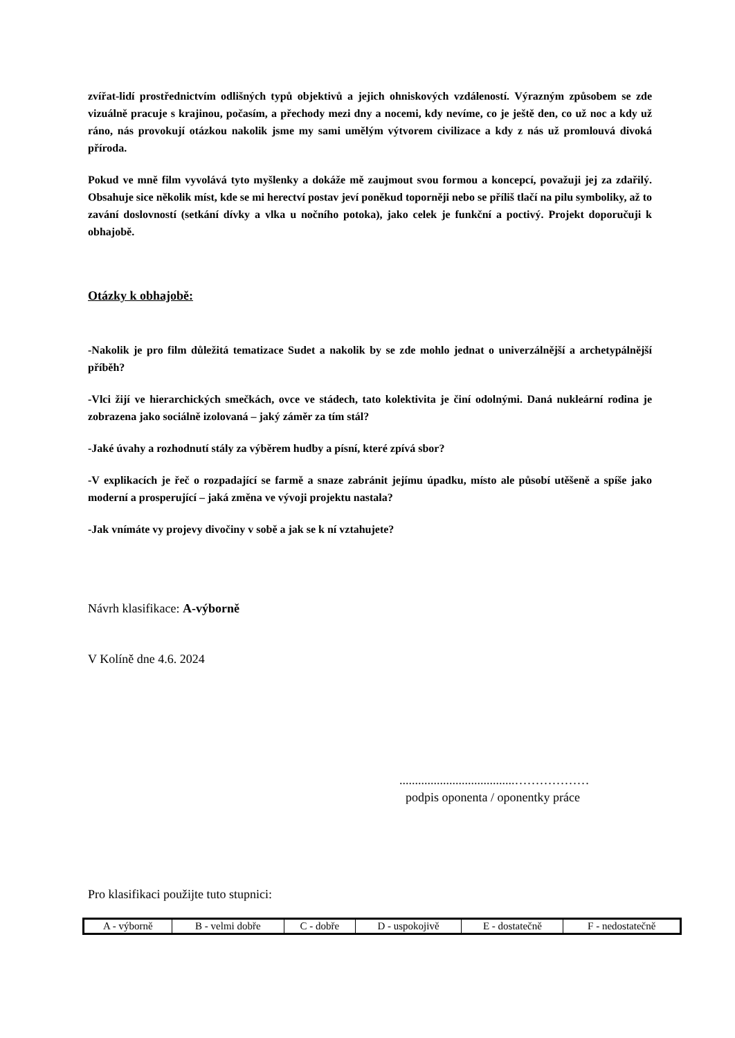zvířat-lidí prostřednictvím odlišných typů objektivů a jejich ohniskových vzdáleností. Výrazným způsobem se zde vizuálně pracuje s krajinou, počasím, a přechody mezi dny a nocemi, kdy nevíme, co je ještě den, co už noc a kdy už ráno, nás provokují otázkou nakolik jsme my sami umělým výtvorem civilizace a kdy z nás už promlouvá divoká příroda.
Pokud ve mně film vyvolává tyto myšlenky a dokáže mě zaujmout svou formou a koncepcí, považuji jej za zdařilý. Obsahuje sice několik míst, kde se mi herectví postav jeví poněkud toporněji nebo se příliš tlačí na pilu symboliky, až to zavání doslovností (setkání dívky a vlka u nočního potoka), jako celek je funkční a poctivý. Projekt doporučuji k obhajobě.
Otázky k obhajobě:
-Nakolik je pro film důležitá tematizace Sudet a nakolik by se zde mohlo jednat o univerzálnější a archetypálnější příběh?
-Vlci žijí ve hierarchických smečkách, ovce ve stádech, tato kolektivita je činí odolnými. Daná nukleární rodina je zobrazena jako sociálně izolovaná – jaký záměr za tím stál?
-Jaké úvahy a rozhodnutí stály za výběrem hudby a písní, které zpívá sbor?
-V explikacích je řeč o rozpadající se farmě a snaze zabránit jejímu úpadku, místo ale působí utěšeně a spíše jako moderní a prosperující – jaká změna ve vývoji projektu nastala?
-Jak vnímáte vy projevy divočiny v sobě a jak se k ní vztahujete?
Návrh klasifikace: A-výborně
V Kolíně dne 4.6. 2024
.....................................………………
podpis oponenta / oponentky práce
Pro klasifikaci použijte tuto stupnici:
| A - výborně | B - velmi dobře | C - dobře | D - uspokojivě | E - dostatečně | F - nedostatečně |